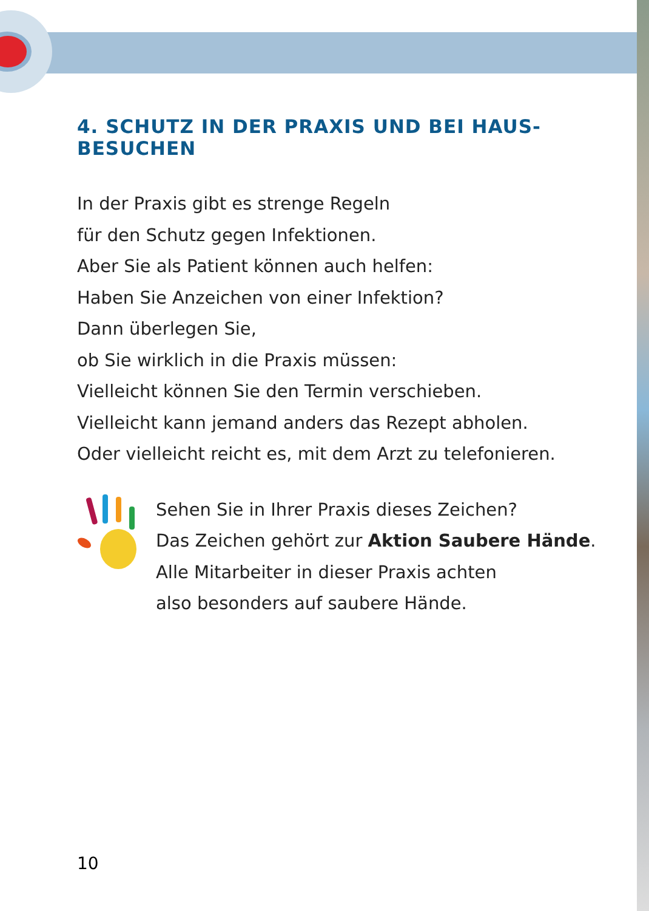4. SCHUTZ IN DER PRAXIS UND BEI HAUS-BESUCHEN
In der Praxis gibt es strenge Regeln
für den Schutz gegen Infektionen.
Aber Sie als Patient können auch helfen:
Haben Sie Anzeichen von einer Infektion?
Dann überlegen Sie,
ob Sie wirklich in die Praxis müssen:
Vielleicht können Sie den Termin verschieben.
Vielleicht kann jemand anders das Rezept abholen.
Oder vielleicht reicht es, mit dem Arzt zu telefonieren.
Sehen Sie in Ihrer Praxis dieses Zeichen?
Das Zeichen gehört zur Aktion Saubere Hände.
Alle Mitarbeiter in dieser Praxis achten
also besonders auf saubere Hände.
10